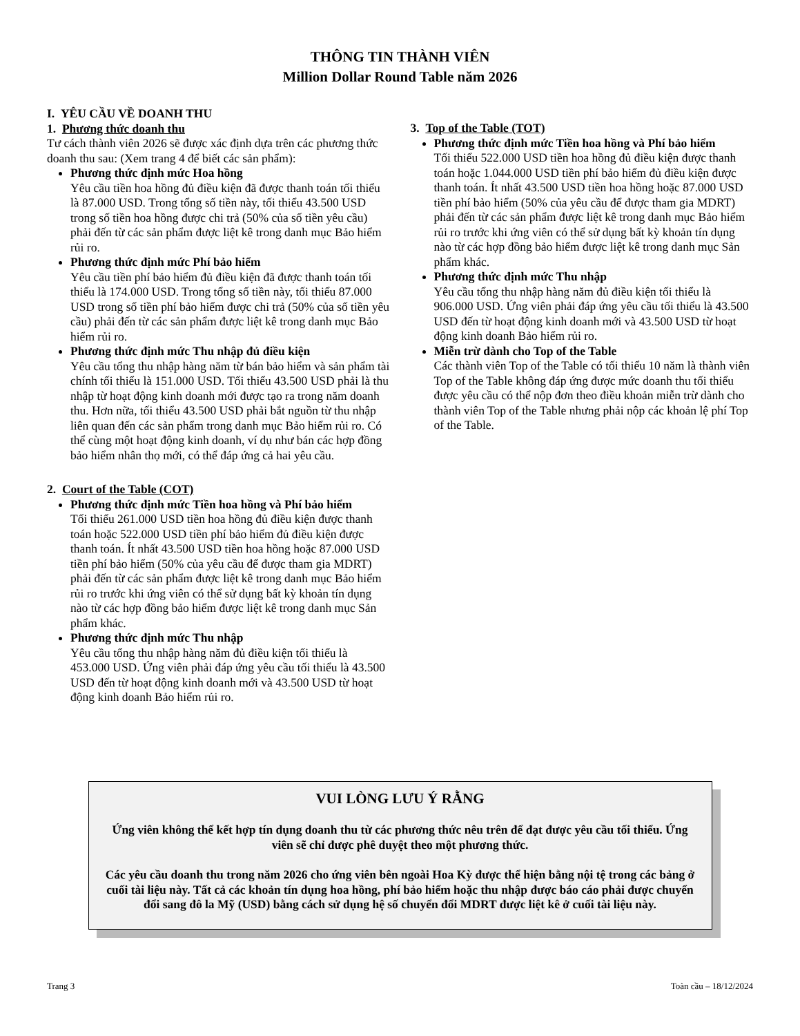THÔNG TIN THÀNH VIÊN
Million Dollar Round Table năm 2026
I. YÊU CẦU VỀ DOANH THU
1. Phương thức doanh thu
Tư cách thành viên 2026 sẽ được xác định dựa trên các phương thức doanh thu sau: (Xem trang 4 để biết các sản phẩm):
Phương thức định mức Hoa hồng
Yêu cầu tiền hoa hồng đủ điều kiện đã được thanh toán tối thiểu là 87.000 USD. Trong tổng số tiền này, tối thiểu 43.500 USD trong số tiền hoa hồng được chi trả (50% của số tiền yêu cầu) phải đến từ các sản phẩm được liệt kê trong danh mục Bảo hiểm rủi ro.
Phương thức định mức Phí bảo hiểm
Yêu cầu tiền phí bảo hiểm đủ điều kiện đã được thanh toán tối thiểu là 174.000 USD. Trong tổng số tiền này, tối thiểu 87.000 USD trong số tiền phí bảo hiểm được chi trả (50% của số tiền yêu cầu) phải đến từ các sản phẩm được liệt kê trong danh mục Bảo hiểm rủi ro.
Phương thức định mức Thu nhập đủ điều kiện
Yêu cầu tổng thu nhập hàng năm từ bán bảo hiểm và sản phẩm tài chính tối thiểu là 151.000 USD. Tối thiểu 43.500 USD phải là thu nhập từ hoạt động kinh doanh mới được tạo ra trong năm doanh thu. Hơn nữa, tối thiểu 43.500 USD phải bắt nguồn từ thu nhập liên quan đến các sản phẩm trong danh mục Bảo hiểm rủi ro. Có thể cùng một hoạt động kinh doanh, ví dụ như bán các hợp đồng bảo hiểm nhân thọ mới, có thể đáp ứng cả hai yêu cầu.
2. Court of the Table (COT)
Phương thức định mức Tiền hoa hồng và Phí bảo hiểm
Tối thiểu 261.000 USD tiền hoa hồng đủ điều kiện được thanh toán hoặc 522.000 USD tiền phí bảo hiểm đủ điều kiện được thanh toán. Ít nhất 43.500 USD tiền hoa hồng hoặc 87.000 USD tiền phí bảo hiểm (50% của yêu cầu để được tham gia MDRT) phải đến từ các sản phẩm được liệt kê trong danh mục Bảo hiểm rủi ro trước khi ứng viên có thể sử dụng bất kỳ khoản tín dụng nào từ các hợp đồng bảo hiểm được liệt kê trong danh mục Sản phẩm khác.
Phương thức định mức Thu nhập
Yêu cầu tổng thu nhập hàng năm đủ điều kiện tối thiểu là 453.000 USD. Ứng viên phải đáp ứng yêu cầu tối thiểu là 43.500 USD đến từ hoạt động kinh doanh mới và 43.500 USD từ hoạt động kinh doanh Bảo hiểm rủi ro.
3. Top of the Table (TOT)
Phương thức định mức Tiền hoa hồng và Phí bảo hiểm
Tối thiểu 522.000 USD tiền hoa hồng đủ điều kiện được thanh toán hoặc 1.044.000 USD tiền phí bảo hiểm đủ điều kiện được thanh toán. Ít nhất 43.500 USD tiền hoa hồng hoặc 87.000 USD tiền phí bảo hiểm (50% của yêu cầu để được tham gia MDRT) phải đến từ các sản phẩm được liệt kê trong danh mục Bảo hiểm rủi ro trước khi ứng viên có thể sử dụng bất kỳ khoản tín dụng nào từ các hợp đồng bảo hiểm được liệt kê trong danh mục Sản phẩm khác.
Phương thức định mức Thu nhập
Yêu cầu tổng thu nhập hàng năm đủ điều kiện tối thiểu là 906.000 USD. Ứng viên phải đáp ứng yêu cầu tối thiểu là 43.500 USD đến từ hoạt động kinh doanh mới và 43.500 USD từ hoạt động kinh doanh Bảo hiểm rủi ro.
Miễn trừ dành cho Top of the Table
Các thành viên Top of the Table có tối thiểu 10 năm là thành viên Top of the Table không đáp ứng được mức doanh thu tối thiểu được yêu cầu có thể nộp đơn theo điều khoản miễn trừ dành cho thành viên Top of the Table nhưng phải nộp các khoản lệ phí Top of the Table.
VUI LÒNG LƯU Ý RẰNG
Ứng viên không thể kết hợp tín dụng doanh thu từ các phương thức nêu trên để đạt được yêu cầu tối thiểu. Ứng viên sẽ chỉ được phê duyệt theo một phương thức.
Các yêu cầu doanh thu trong năm 2026 cho ứng viên bên ngoài Hoa Kỳ được thể hiện bằng nội tệ trong các bảng ở cuối tài liệu này. Tất cả các khoản tín dụng hoa hồng, phí bảo hiểm hoặc thu nhập được báo cáo phải được chuyển đổi sang đô la Mỹ (USD) bằng cách sử dụng hệ số chuyển đổi MDRT được liệt kê ở cuối tài liệu này.
Trang 3 Toàn cầu – 18/12/2024